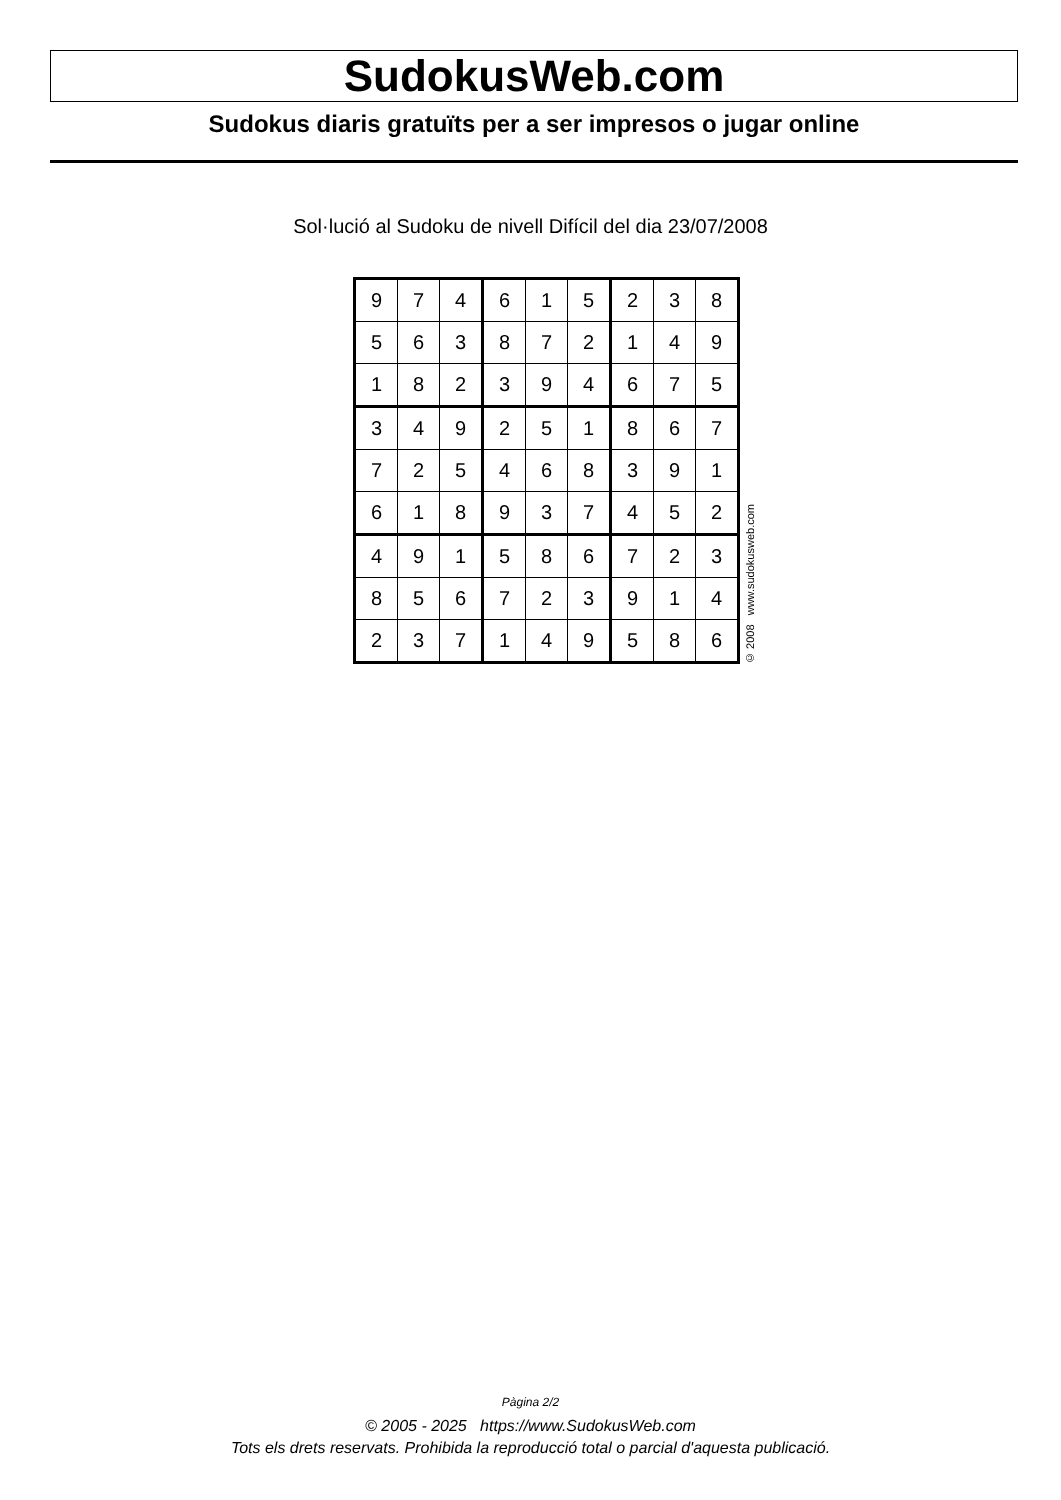SudokusWeb.com
Sudokus diaris gratuïts per a ser impresos o jugar online
Sol·lució al Sudoku de nivell Difícil del dia 23/07/2008
| 9 | 7 | 4 | 6 | 1 | 5 | 2 | 3 | 8 |
| 5 | 6 | 3 | 8 | 7 | 2 | 1 | 4 | 9 |
| 1 | 8 | 2 | 3 | 9 | 4 | 6 | 7 | 5 |
| 3 | 4 | 9 | 2 | 5 | 1 | 8 | 6 | 7 |
| 7 | 2 | 5 | 4 | 6 | 8 | 3 | 9 | 1 |
| 6 | 1 | 8 | 9 | 3 | 7 | 4 | 5 | 2 |
| 4 | 9 | 1 | 5 | 8 | 6 | 7 | 2 | 3 |
| 8 | 5 | 6 | 7 | 2 | 3 | 9 | 1 | 4 |
| 2 | 3 | 7 | 1 | 4 | 9 | 5 | 8 | 6 |
© 2008 www.sudokusweb.com
Pàgina 2/2
© 2005 - 2025 https://www.SudokusWeb.com
Tots els drets reservats. Prohibida la reproducció total o parcial d'aquesta publicació.